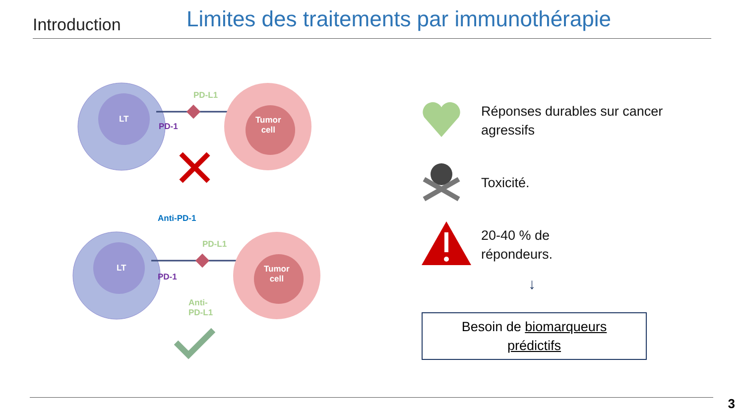Introduction
Limites des traitements par immunothérapie
LT
PD-L1
PD-1
Tumor
cell
Anti-PD-1
LT
PD-L1
PD-1
Tumor
cell
Anti-
PD-L1
Réponses durables sur cancer agressifs
Toxicité.
20-40 % de
répondeurs.
↓
Besoin de biomarqueurs
prédictifs
3